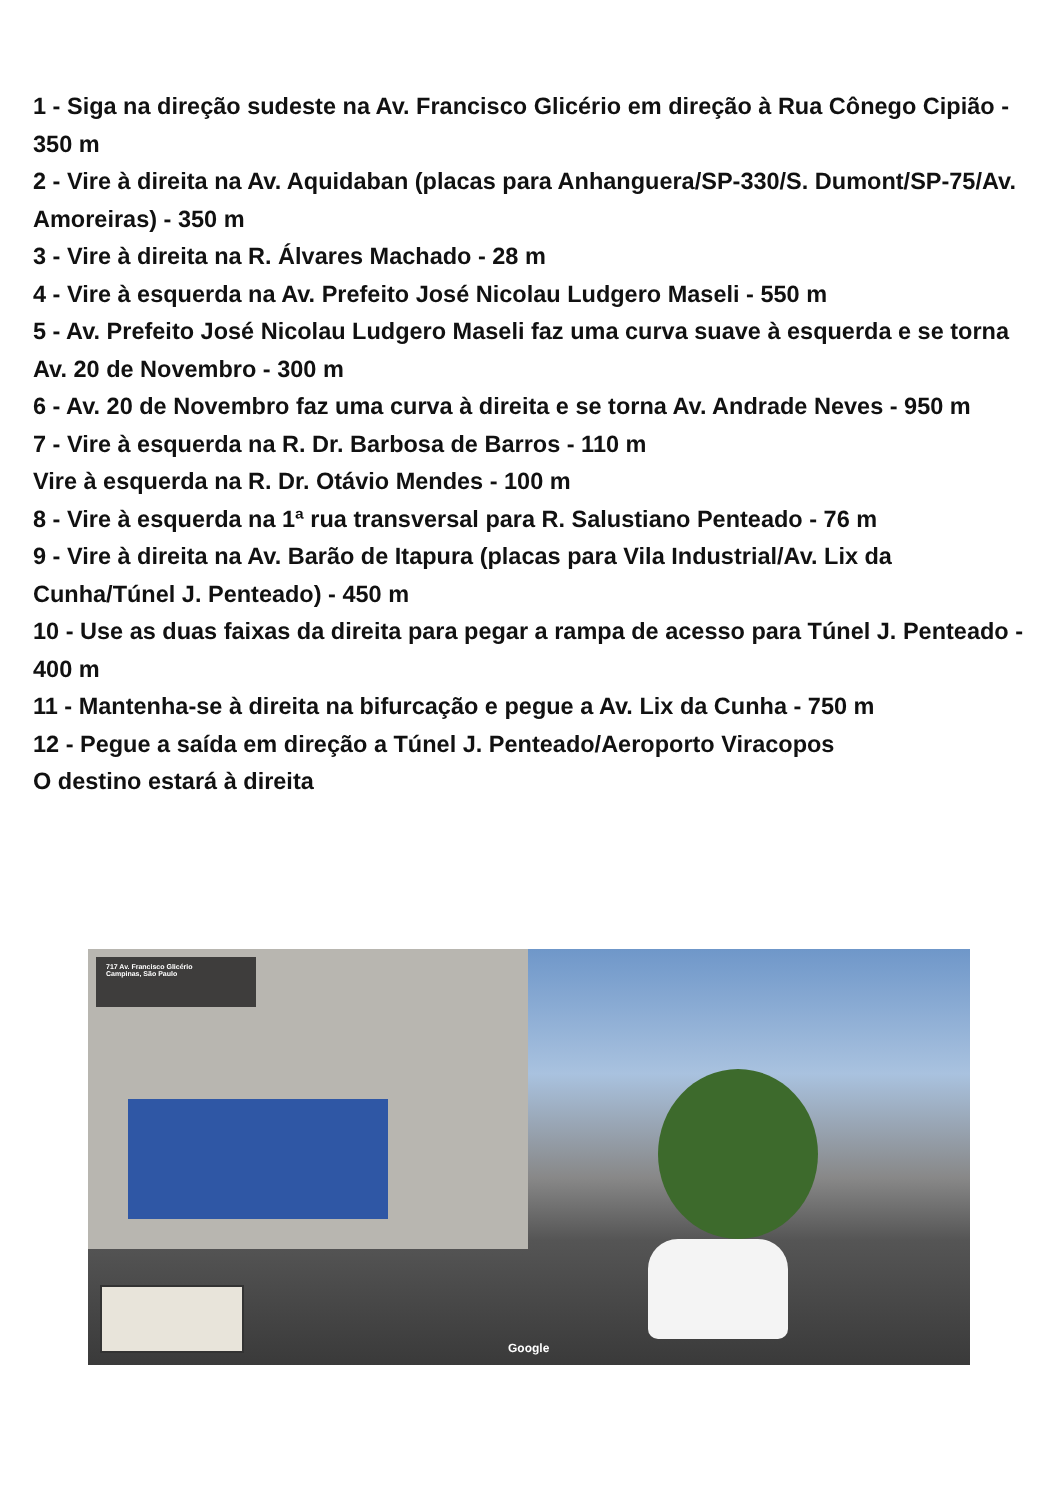1 - Siga na direção sudeste na Av. Francisco Glicério em direção à Rua Cônego Cipião - 350 m
2 - Vire à direita na Av. Aquidaban (placas para Anhanguera/SP-330/S. Dumont/SP-75/Av. Amoreiras) - 350 m
3 - Vire à direita na R. Álvares Machado - 28 m
4 - Vire à esquerda na Av. Prefeito José Nicolau Ludgero Maseli - 550 m
5 - Av. Prefeito José Nicolau Ludgero Maseli faz uma curva suave à esquerda e se torna Av. 20 de Novembro - 300 m
6 - Av. 20 de Novembro faz uma curva à direita e se torna Av. Andrade Neves - 950 m
7 - Vire à esquerda na R. Dr. Barbosa de Barros - 110 m
Vire à esquerda na R. Dr. Otávio Mendes - 100 m
8 - Vire à esquerda na 1ª rua transversal para R. Salustiano Penteado - 76 m
9 - Vire à direita na Av. Barão de Itapura (placas para Vila Industrial/Av. Lix da Cunha/Túnel J. Penteado) - 450 m
10 - Use as duas faixas da direita para pegar a rampa de acesso para Túnel J. Penteado - 400 m
11 - Mantenha-se à direita na bifurcação e pegue a Av. Lix da Cunha - 750 m
12 - Pegue a saída em direção a Túnel J. Penteado/Aeroporto Viracopos
O destino estará à direita
717 Av. Francisco Glicério
Campinas, São Paulo
Google